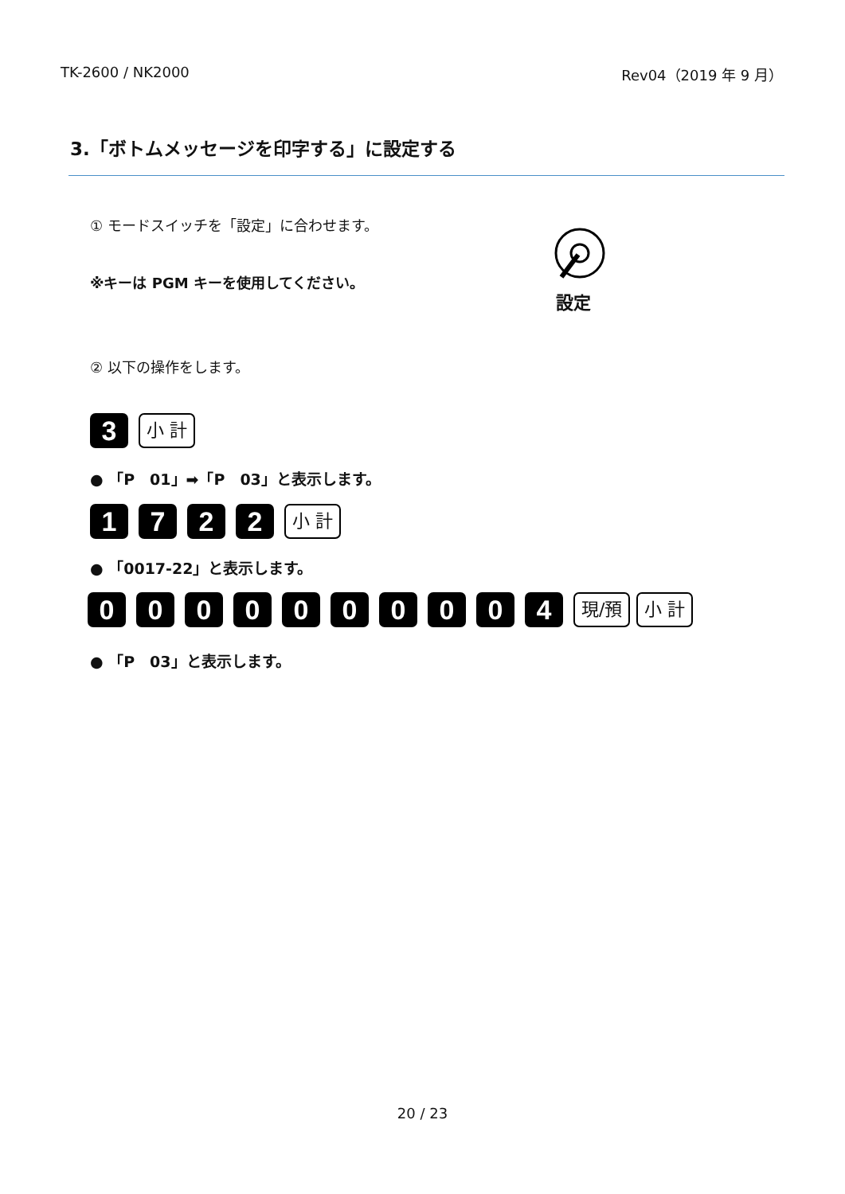TK-2600 / NK2000 Rev04（2019 年 9 月）
3.「ボトムメッセージを印字する」に設定する
① モードスイッチを「設定」に合わせます。
※キーは PGM キーを使用してください。
設定
② 以下の操作をします。
3 小 計
● 「P　01」➡「P　03」と表示します。
1722 小 計
● 「0017-22」と表示します。
0000000004 現/預 小 計
● 「P　03」と表示します。
20 / 23